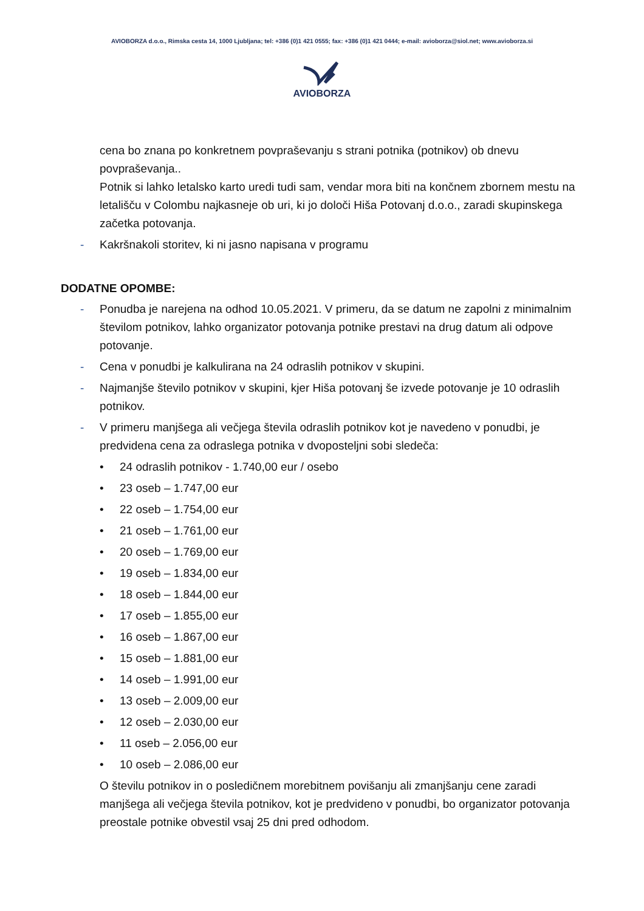AVIOBORZA d.o.o., Rimska cesta 14, 1000 Ljubljana; tel: +386 (0)1 421 0555; fax: +386 (0)1 421 0444; e-mail: avioborza@siol.net; www.avioborza.si
AVIOBORZA
cena bo znana po konkretnem povpraševanju s strani potnika (potnikov) ob dnevu povpraševanja..
Potnik si lahko letalsko karto uredi tudi sam, vendar mora biti na končnem zbornem mestu na letališču v Colombu najkasneje ob uri, ki jo določi Hiša Potovanj d.o.o., zaradi skupinskega začetka potovanja.
- Kakršnakoli storitev, ki ni jasno napisana v programu
DODATNE OPOMBE:
- Ponudba je narejena na odhod 10.05.2021. V primeru, da se datum ne zapolni z minimalnim številom potnikov, lahko organizator potovanja potnike prestavi na drug datum ali odpove potovanje.
- Cena v ponudbi je kalkulirana na 24 odraslih potnikov v skupini.
- Najmanjše število potnikov v skupini, kjer Hiša potovanj še izvede potovanje je 10 odraslih potnikov.
- V primeru manjšega ali večjega števila odraslih potnikov kot je navedeno v ponudbi, je predvidena cena za odraslega potnika v dvoposteljni sobi sledeča:
• 24 odraslih potnikov - 1.740,00 eur / osebo
• 23 oseb – 1.747,00 eur
• 22 oseb – 1.754,00 eur
• 21 oseb – 1.761,00 eur
• 20 oseb – 1.769,00 eur
• 19 oseb – 1.834,00 eur
• 18 oseb – 1.844,00 eur
• 17 oseb – 1.855,00 eur
• 16 oseb – 1.867,00 eur
• 15 oseb – 1.881,00 eur
• 14 oseb – 1.991,00 eur
• 13 oseb – 2.009,00 eur
• 12 oseb – 2.030,00 eur
• 11 oseb – 2.056,00 eur
• 10 oseb – 2.086,00 eur
O številu potnikov in o posledičnem morebitnem povišanju ali zmanjšanju cene zaradi manjšega ali večjega števila potnikov, kot je predvideno v ponudbi, bo organizator potovanja preostale potnike obvestil vsaj 25 dni pred odhodom.